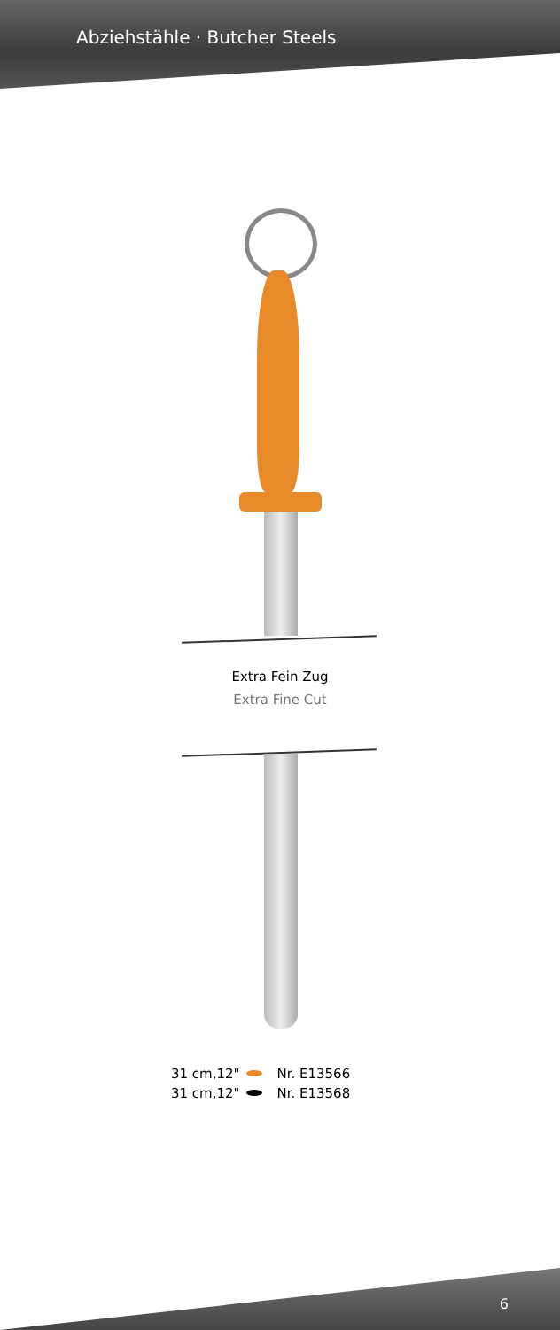Abziehstähle · Butcher Steels
Extra Fein Zug
Extra Fine Cut
31 cm,12" Nr. E13566
31 cm,12" Nr. E13568
6